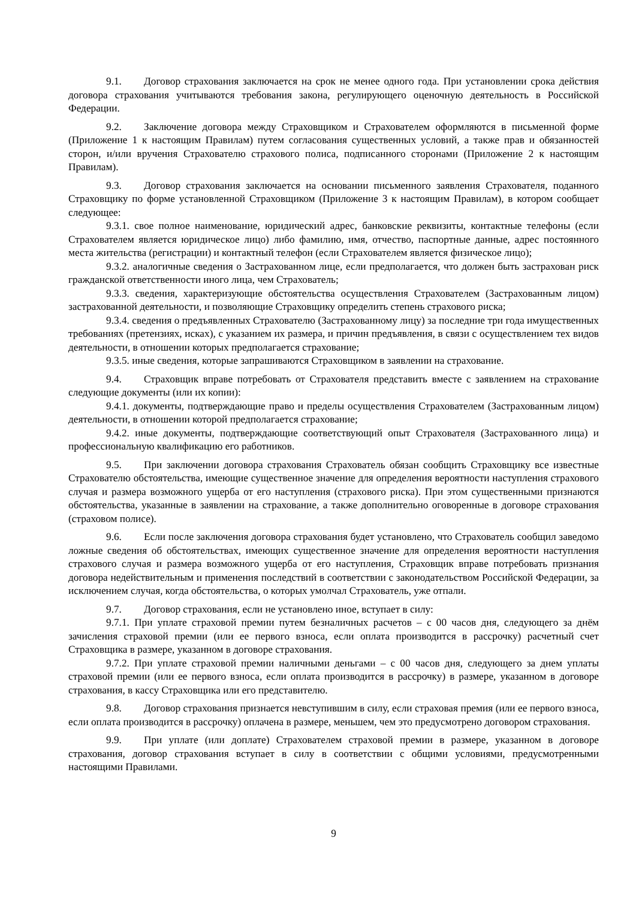9.1. Договор страхования заключается на срок не менее одного года. При установлении срока действия договора страхования учитываются требования закона, регулирующего оценочную деятельность в Российской Федерации.
9.2. Заключение договора между Страховщиком и Страхователем оформляются в письменной форме (Приложение 1 к настоящим Правилам) путем согласования существенных условий, а также прав и обязанностей сторон, и/или вручения Страхователю страхового полиса, подписанного сторонами (Приложение 2 к настоящим Правилам).
9.3. Договор страхования заключается на основании письменного заявления Страхователя, поданного Страховщику по форме установленной Страховщиком (Приложение 3 к настоящим Правилам), в котором сообщает следующее:
9.3.1. своe полное наименование, юридический адрес, банковские реквизиты, контактные телефоны (если Страхователем является юридическое лицо) либо фамилию, имя, отчество, паспортные данные, адрес постоянного места жительства (регистрации) и контактный телефон (если Страхователем является физическое лицо);
9.3.2. аналогичные сведения о Застрахованном лице, если предполагается, что должен быть застрахован риск гражданской ответственности иного лица, чем Страхователь;
9.3.3. сведения, характеризующие обстоятельства осуществления Страхователем (Застрахованным лицом) застрахованной деятельности, и позволяющие Страховщику определить степень страхового риска;
9.3.4. сведения о предъявленных Страхователю (Застрахованному лицу) за последние три года имущественных требованиях (претензиях, исках), с указанием их размера, и причин предъявления, в связи с осуществлением тех видов деятельности, в отношении которых предполагается страхование;
9.3.5. иные сведения, которые запрашиваются Страховщиком в заявлении на страхование.
9.4. Страховщик вправе потребовать от Страхователя представить вместе с заявлением на страхование следующие документы (или их копии):
9.4.1. документы, подтверждающие право и пределы осуществления Страхователем (Застрахованным лицом) деятельности, в отношении которой предполагается страхование;
9.4.2. иные документы, подтверждающие соответствующий опыт Страхователя (Застрахованного лица) и профессиональную квалификацию его работников.
9.5. При заключении договора страхования Страхователь обязан сообщить Страховщику все известные Страхователю обстоятельства, имеющие существенное значение для определения вероятности наступления страхового случая и размера возможного ущерба от его наступления (страхового риска). При этом существенными признаются обстоятельства, указанные в заявлении на страхование, а также дополнительно оговоренные в договоре страхования (страховом полисе).
9.6. Если после заключения договора страхования будет установлено, что Страхователь сообщил заведомо ложные сведения об обстоятельствах, имеющих существенное значение для определения вероятности наступления страхового случая и размера возможного ущерба от его наступления, Страховщик вправе потребовать признания договора недействительным и применения последствий в соответствии с законодательством Российской Федерации, за исключением случая, когда обстоятельства, о которых умолчал Страхователь, уже отпали.
9.7. Договор страхования, если не установлено иное, вступает в силу:
9.7.1. При уплате страховой премии путем безналичных расчетов – с 00 часов дня, следующего за днём зачисления страховой премии (или ее первого взноса, если оплата производится в рассрочку) расчетный счет Страховщика в размере, указанном в договоре страхования.
9.7.2. При уплате страховой премии наличными деньгами – с 00 часов дня, следующего за днем уплаты страховой премии (или ее первого взноса, если оплата производится в рассрочку) в размере, указанном в договоре страхования, в кассу Страховщика или его представителю.
9.8. Договор страхования признается невступившим в силу, если страховая премия (или ее первого взноса, если оплата производится в рассрочку) оплачена в размере, меньшем, чем это предусмотрено договором страхования.
9.9. При уплате (или доплате) Страхователем страховой премии в размере, указанном в договоре страхования, договор страхования вступает в силу в соответствии с общими условиями, предусмотренными настоящими Правилами.
9